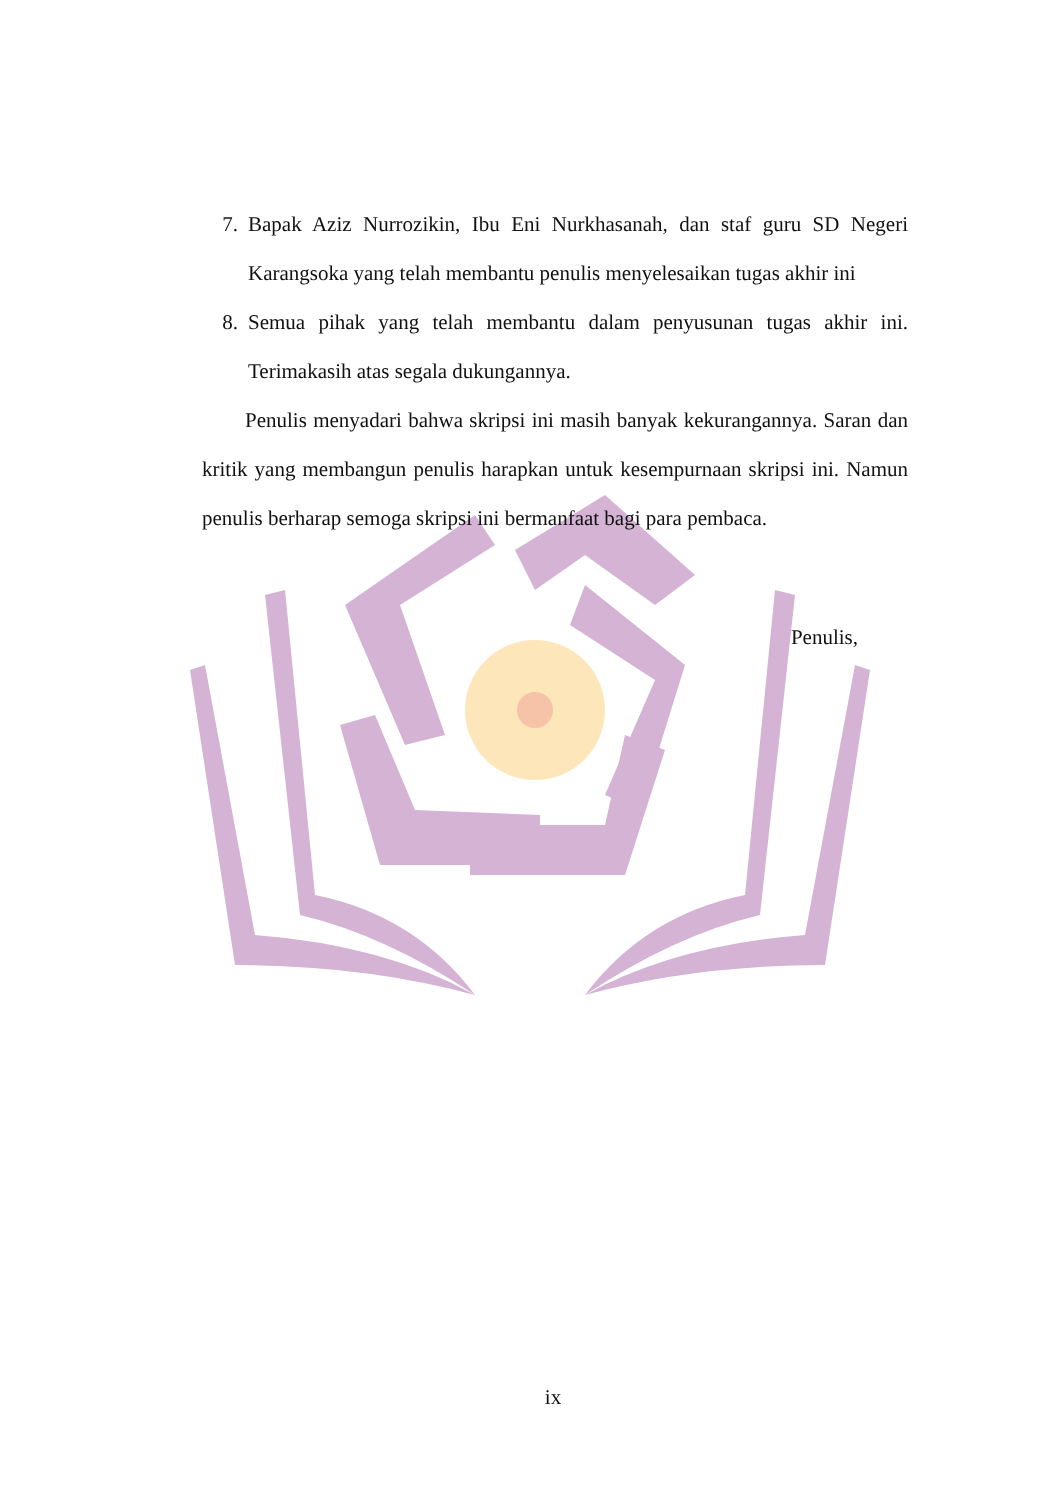7. Bapak Aziz Nurrozikin, Ibu Eni Nurkhasanah, dan staf guru SD Negeri Karangsoka yang telah membantu penulis menyelesaikan tugas akhir ini
8. Semua pihak yang telah membantu dalam penyusunan tugas akhir ini. Terimakasih atas segala dukungannya.
Penulis menyadari bahwa skripsi ini masih banyak kekurangannya. Saran dan kritik yang membangun penulis harapkan untuk kesempurnaan skripsi ini. Namun penulis berharap semoga skripsi ini bermanfaat bagi para pembaca.
Penulis,
ix